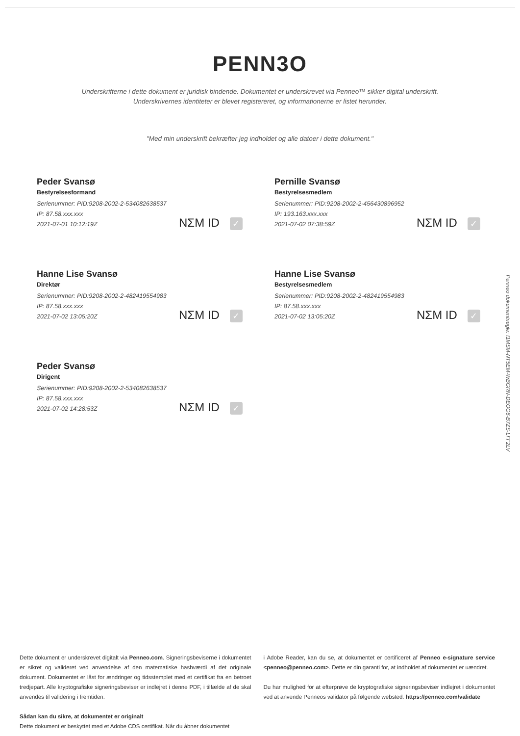PENN3O
Underskrifterne i dette dokument er juridisk bindende. Dokumentet er underskrevet via Penneo™ sikker digital underskrift.
Underskrivernes identiteter er blevet registereret, og informationerne er listet herunder.
"Med min underskrift bekræfter jeg indholdet og alle datoer i dette dokument."
Peder Svansø
Bestyrelsesformand
Serienummer: PID:9208-2002-2-534082638537
IP: 87.58.xxx.xxx
2021-07-01 10:12:19Z
NΣM ID ✓
Pernille Svansø
Bestyrelsesmedlem
Serienummer: PID:9208-2002-2-456430896952
IP: 193.163.xxx.xxx
2021-07-02 07:38:59Z
NΣM ID ✓
Hanne Lise Svansø
Direktør
Serienummer: PID:9208-2002-2-482419554983
IP: 87.58.xxx.xxx
2021-07-02 13:05:20Z
NΣM ID ✓
Hanne Lise Svansø
Bestyrelsesmedlem
Serienummer: PID:9208-2002-2-482419554983
IP: 87.58.xxx.xxx
2021-07-02 13:05:20Z
NΣM ID ✓
Peder Svansø
Dirigent
Serienummer: PID:9208-2002-2-534082638537
IP: 87.58.xxx.xxx
2021-07-02 14:28:53Z
NΣM ID ✓
Penneo dokumentnøgle: I1MSM-NT5EM-WBGRN-DEOG6-B7ZS-LFF2LV
Dette dokument er underskrevet digitalt via Penneo.com. Signeringsbeviserne i dokumentet er sikret og valideret ved anvendelse af den matematiske hashværdi af det originale dokument. Dokumentet er låst for ændringer og tidsstemplet med et certifikat fra en betroet tredjepart. Alle kryptografiske signeringsbeviser er indlejret i denne PDF, i tilfælde af de skal anvendes til validering i fremtiden.
Sådan kan du sikre, at dokumentet er originalt
Dette dokument er beskyttet med et Adobe CDS certifikat. Når du åbner dokumentet
i Adobe Reader, kan du se, at dokumentet er certificeret af Penneo e-signature service <penneo@penneo.com>. Dette er din garanti for, at indholdet af dokumentet er uændret.
Du har mulighed for at efterprøve de kryptografiske signeringsbeviser indlejret i dokumentet ved at anvende Penneos validator på følgende websted: https://penneo.com/validate